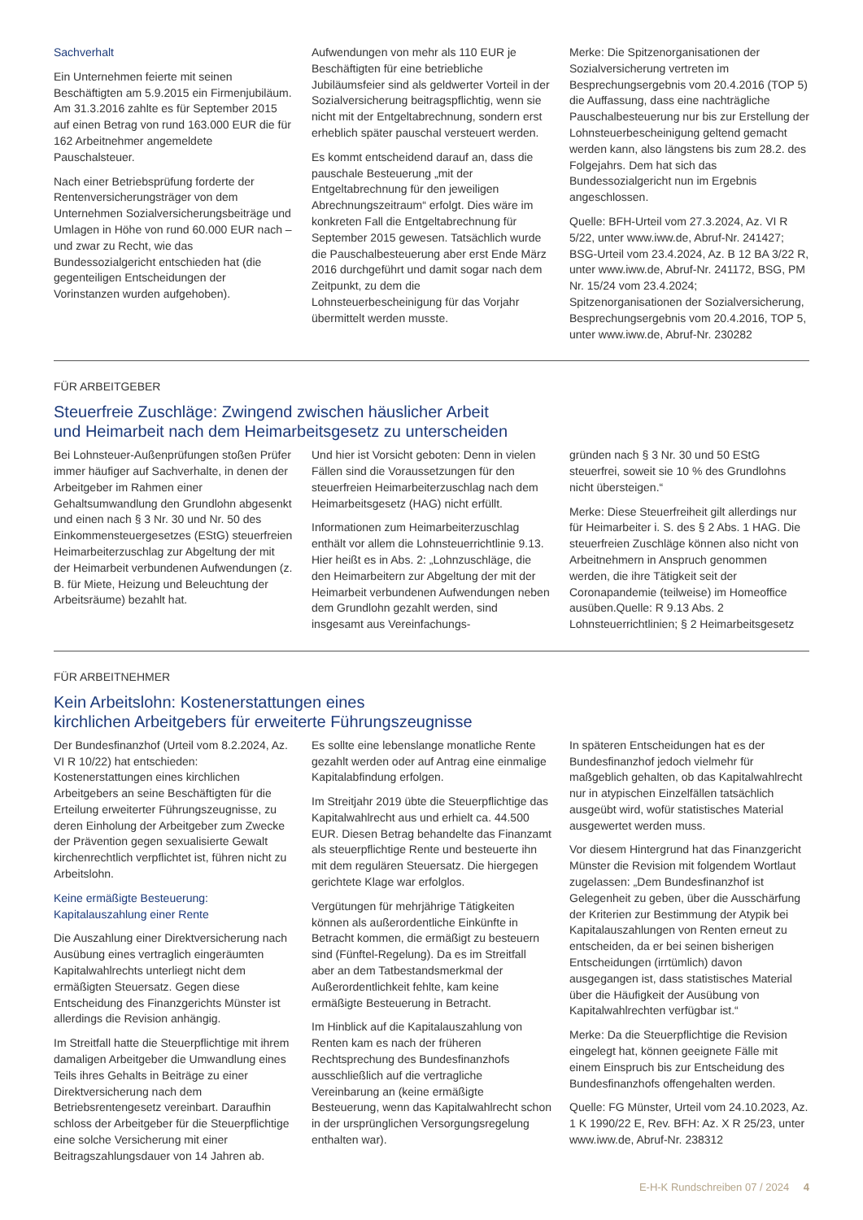Sachverhalt
Ein Unternehmen feierte mit seinen Beschäftigten am 5.9.2015 ein Firmenjubiläum. Am 31.3.2016 zahlte es für September 2015 auf einen Betrag von rund 163.000 EUR die für 162 Arbeitnehmer angemeldete Pauschalsteuer.
Nach einer Betriebsprüfung forderte der Rentenversicherungsträger von dem Unternehmen Sozialversicherungsbeiträge und Umlagen in Höhe von rund 60.000 EUR nach – und zwar zu Recht, wie das Bundessozialgericht entschieden hat (die gegenteiligen Entscheidungen der Vorinstanzen wurden aufgehoben).
Aufwendungen von mehr als 110 EUR je Beschäftigten für eine betriebliche Jubiläumsfeier sind als geldwerter Vorteil in der Sozialversicherung beitragspflichtig, wenn sie nicht mit der Entgeltabrechnung, sondern erst erheblich später pauschal versteuert werden.
Es kommt entscheidend darauf an, dass die pauschale Besteuerung „mit der Entgeltabrechnung für den jeweiligen Abrechnungszeitraum“ erfolgt. Dies wäre im konkreten Fall die Entgeltabrechnung für September 2015 gewesen. Tatsächlich wurde die Pauschalbesteuerung aber erst Ende März 2016 durchgeführt und damit sogar nach dem Zeitpunkt, zu dem die Lohnsteuerbescheinigung für das Vorjahr übermittelt werden musste.
Merke: Die Spitzenorganisationen der Sozialversicherung vertreten im Besprechungsergebnis vom 20.4.2016 (TOP 5) die Auffassung, dass eine nachträgliche Pauschalbesteuerung nur bis zur Erstellung der Lohnsteuerbescheinigung geltend gemacht werden kann, also längstens bis zum 28.2. des Folgejahrs. Dem hat sich das Bundessozialgericht nun im Ergebnis angeschlossen.
Quelle: BFH-Urteil vom 27.3.2024, Az. VI R 5/22, unter www.iww.de, Abruf-Nr. 241427; BSG-Urteil vom 23.4.2024, Az. B 12 BA 3/22 R, unter www.iww.de, Abruf-Nr. 241172, BSG, PM Nr. 15/24 vom 23.4.2024; Spitzenorganisationen der Sozialversicherung, Besprechungsergebnis vom 20.4.2016, TOP 5, unter www.iww.de, Abruf-Nr. 230282
FÜR ARBEITGEBER
Steuerfreie Zuschläge: Zwingend zwischen häuslicher Arbeit
und Heimarbeit nach dem Heimarbeitsgesetz zu unterscheiden
Bei Lohnsteuer-Außenprüfungen stoßen Prüfer immer häufiger auf Sachverhalte, in denen der Arbeitgeber im Rahmen einer Gehaltsumwandlung den Grundlohn abgesenkt und einen nach § 3 Nr. 30 und Nr. 50 des Einkommensteuergesetzes (EStG) steuerfreien Heimarbeiterzuschlag zur Abgeltung der mit der Heimarbeit verbundenen Aufwendungen (z. B. für Miete, Heizung und Beleuchtung der Arbeitsräume) bezahlt hat.
Und hier ist Vorsicht geboten: Denn in vielen Fällen sind die Voraussetzungen für den steuerfreien Heimarbeiterzuschlag nach dem Heimarbeitsgesetz (HAG) nicht erfüllt.
Informationen zum Heimarbeiterzuschlag enthält vor allem die Lohnsteuerrichtlinie 9.13. Hier heißt es in Abs. 2: „Lohnzuschläge, die den Heimarbeitern zur Abgeltung der mit der Heimarbeit verbundenen Aufwendungen neben dem Grundlohn gezahlt werden, sind insgesamt aus Vereinfachungs-
gründen nach § 3 Nr. 30 und 50 EStG steuerfrei, soweit sie 10 % des Grundlohns nicht übersteigen.“
Merke: Diese Steuerfreiheit gilt allerdings nur für Heimarbeiter i. S. des § 2 Abs. 1 HAG. Die steuerfreien Zuschläge können also nicht von Arbeitnehmern in Anspruch genommen werden, die ihre Tätigkeit seit der Coronapandemie (teilweise) im Homeoffice ausüben.Quelle: R 9.13 Abs. 2 Lohnsteuerrichtlinien; § 2 Heimarbeitsgesetz
FÜR ARBEITNEHMER
Kein Arbeitslohn: Kostenerstattungen eines
kirchlichen Arbeitgebers für erweiterte Führungszeugnisse
Der Bundesfinanzhof (Urteil vom 8.2.2024, Az. VI R 10/22) hat entschieden: Kostenerstattungen eines kirchlichen Arbeitgebers an seine Beschäftigten für die Erteilung erweiterter Führungszeugnisse, zu deren Einholung der Arbeitgeber zum Zwecke der Prävention gegen sexualisierte Gewalt kirchenrechtlich verpflichtet ist, führen nicht zu Arbeitslohn.
Keine ermäßigte Besteuerung:
Kapitalauszahlung einer Rente
Die Auszahlung einer Direktversicherung nach Ausübung eines vertraglich eingeräumten Kapitalwahlrechts unterliegt nicht dem ermäßigten Steuersatz. Gegen diese Entscheidung des Finanzgerichts Münster ist allerdings die Revision anhängig.
Im Streitfall hatte die Steuerpflichtige mit ihrem damaligen Arbeitgeber die Umwandlung eines Teils ihres Gehalts in Beiträge zu einer Direktversicherung nach dem Betriebsrentengesetz vereinbart. Daraufhin schloss der Arbeitgeber für die Steuerpflichtige eine solche Versicherung mit einer Beitragszahlungsdauer von 14 Jahren ab.
Es sollte eine lebenslange monatliche Rente gezahlt werden oder auf Antrag eine einmalige Kapitalabfindung erfolgen.
Im Streitjahr 2019 übte die Steuerpflichtige das Kapitalwahlrecht aus und erhielt ca. 44.500 EUR. Diesen Betrag behandelte das Finanzamt als steuerpflichtige Rente und besteuerte ihn mit dem regulären Steuersatz. Die hiergegen gerichtete Klage war erfolglos.
Vergütungen für mehrjährige Tätigkeiten können als außerordentliche Einkünfte in Betracht kommen, die ermäßigt zu besteuern sind (Fünftel-Regelung). Da es im Streitfall aber an dem Tatbestandsmerkmal der Außerordentlichkeit fehlte, kam keine ermäßigte Besteuerung in Betracht.
Im Hinblick auf die Kapitalauszahlung von Renten kam es nach der früheren Rechtsprechung des Bundesfinanzhofs ausschließlich auf die vertragliche Vereinbarung an (keine ermäßigte Besteuerung, wenn das Kapitalwahlrecht schon in der ursprünglichen Versorgungsregelung enthalten war).
In späteren Entscheidungen hat es der Bundesfinanzhof jedoch vielmehr für maßgeblich gehalten, ob das Kapitalwahlrecht nur in atypischen Einzelfällen tatsächlich ausgeübt wird, wofür statistisches Material ausgewertet werden muss.
Vor diesem Hintergrund hat das Finanzgericht Münster die Revision mit folgendem Wortlaut zugelassen: „Dem Bundesfinanzhof ist Gelegenheit zu geben, über die Ausschärfung der Kriterien zur Bestimmung der Atypik bei Kapitalauszahlungen von Renten erneut zu entscheiden, da er bei seinen bisherigen Entscheidungen (irrtümlich) davon ausgegangen ist, dass statistisches Material über die Häufigkeit der Ausübung von Kapitalwahlrechten verfügbar ist.“
Merke: Da die Steuerpflichtige die Revision eingelegt hat, können geeignete Fälle mit einem Einspruch bis zur Entscheidung des Bundesfinanzhofs offengehalten werden.
Quelle: FG Münster, Urteil vom 24.10.2023, Az. 1 K 1990/22 E, Rev. BFH: Az. X R 25/23, unter www.iww.de, Abruf-Nr. 238312
E-H-K Rundschreiben 07 / 2024 4